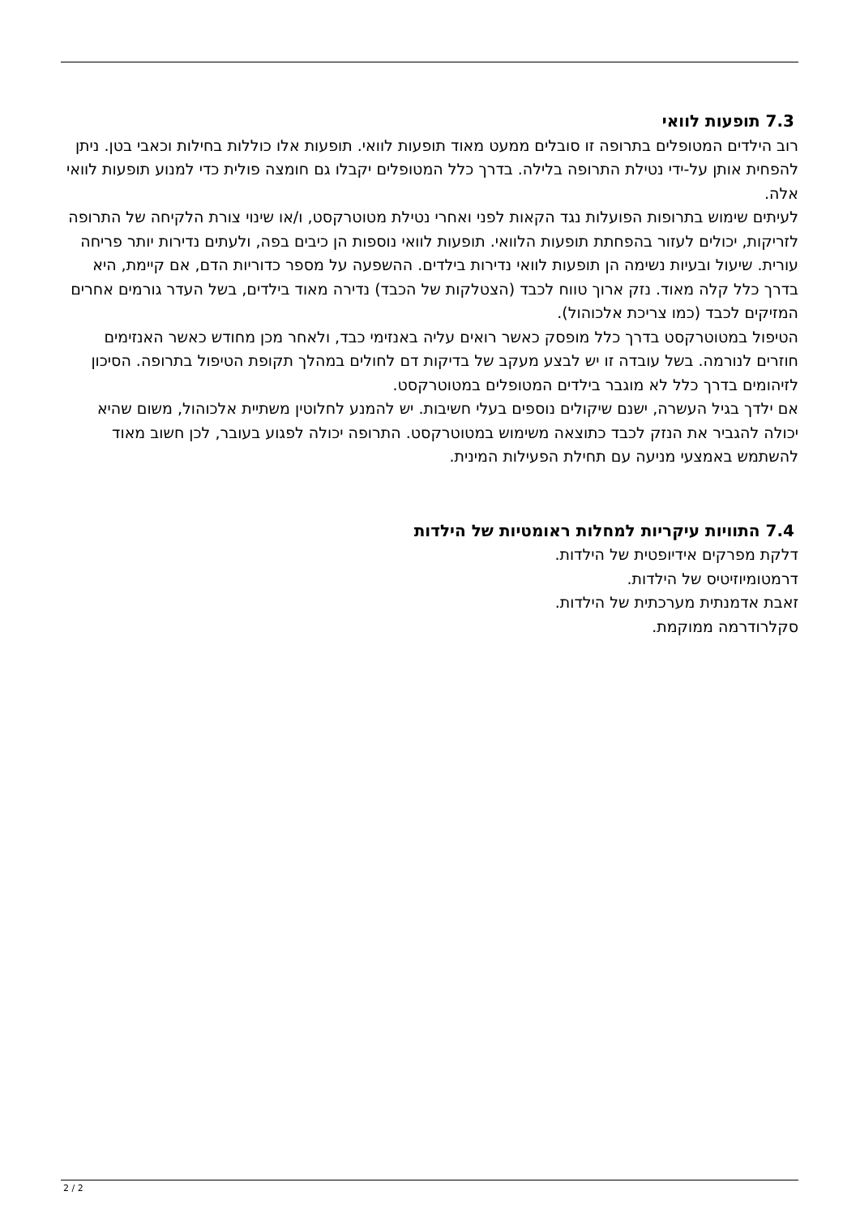7.3 תופעות לוואי
רוב הילדים המטופלים בתרופה זו סובלים ממעט מאוד תופעות לוואי. תופעות אלו כוללות בחילות וכאבי בטן. ניתן להפחית אותן על-ידי נטילת התרופה בלילה. בדרך כלל המטופלים יקבלו גם חומצה פולית כדי למנוע תופעות לוואי אלה.
לעיתים שימוש בתרופות הפועלות נגד הקאות לפני ואחרי נטילת מטוטרקסט, ו/או שינוי צורת הלקיחה של התרופה לזריקות, יכולים לעזור בהפחתת תופעות הלוואי. תופעות לוואי נוספות הן כיבים בפה, ולעתים נדירות יותר פריחה עורית. שיעול ובעיות נשימה הן תופעות לוואי נדירות בילדים. ההשפעה על מספר כדוריות הדם, אם קיימת, היא בדרך כלל קלה מאוד. נזק ארוך טווח לכבד (הצטלקות של הכבד) נדירה מאוד בילדים, בשל העדר גורמים אחרים המזיקים לכבד (כמו צריכת אלכוהול).
הטיפול במטוטרקסט בדרך כלל מופסק כאשר רואים עליה באנזימי כבד, ולאחר מכן מחודש כאשר האנזימים חוזרים לנורמה. בשל עובדה זו יש לבצע מעקב של בדיקות דם לחולים במהלך תקופת הטיפול בתרופה. הסיכון לזיהומים בדרך כלל לא מוגבר בילדים המטופלים במטוטרקסט.
אם ילדך בגיל העשרה, ישנם שיקולים נוספים בעלי חשיבות. יש להמנע לחלוטין משתיית אלכוהול, משום שהיא יכולה להגביר את הנזק לכבד כתוצאה משימוש במטוטרקסט. התרופה יכולה לפגוע בעובר, לכן חשוב מאוד להשתמש באמצעי מניעה עם תחילת הפעילות המינית.
7.4 התוויות עיקריות למחלות ראומטיות של הילדות
דלקת מפרקים אידיופטית של הילדות.
דרמטומיוזיטיס של הילדות.
זאבת אדמנתית מערכתית של הילדות.
סקלרודרמה ממוקמת.
2 / 2